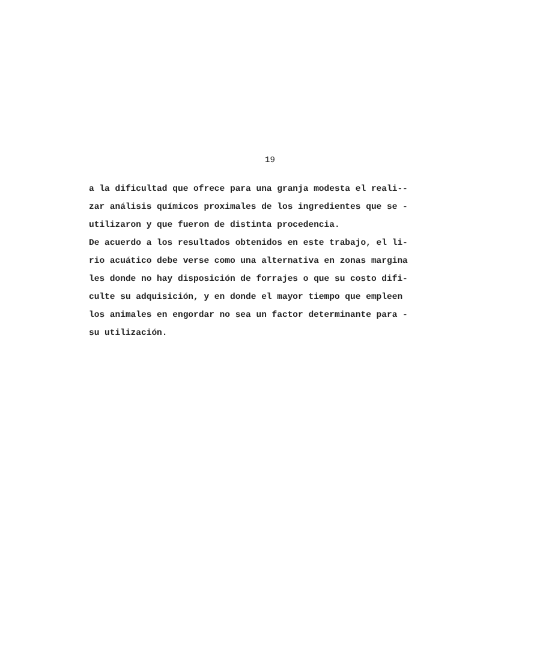19
a la dificultad que ofrece para una granja modesta el reali-- zar análisis químicos proximales de los ingredientes que se - utilizaron y que fueron de distinta procedencia. De acuerdo a los resultados obtenidos en este trabajo, el li- rio acuático debe verse como una alternativa en zonas margina les donde no hay disposición de forrajes o que su costo difi- culte su adquisición, y en donde el mayor tiempo que empleen los animales en engordar no sea un factor determinante para - su utilización.